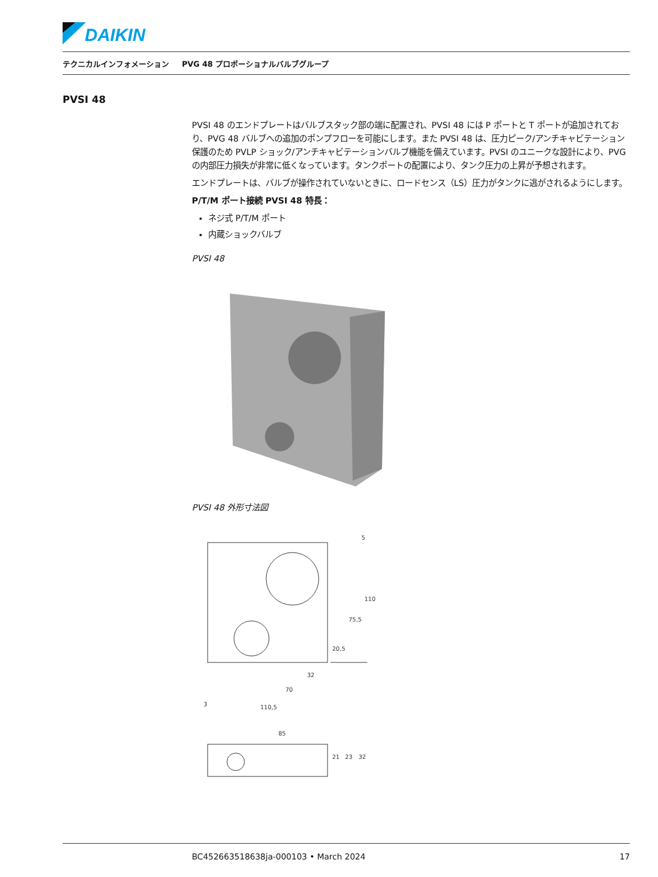DAIKIN
テクニカルインフォメーション PVG 48 プロポーショナルバルブグループ
PVSI 48
PVSI 48 のエンドプレートはバルブスタック部の端に配置され、PVSI 48 には P ポートと T ポートが追加されており、PVG 48 バルブへの追加のポンプフローを可能にします。また PVSI 48 は、圧力ピーク/アンチキャビテーション保護のため PVLP ショック/アンチキャビテーションバルブ機能を備えています。PVSI のユニークな設計により、PVG の内部圧力損失が非常に低くなっています。タンクポートの配置により、タンク圧力の上昇が予想されます。
エンドプレートは、バルブが操作されていないときに、ロードセンス（LS）圧力がタンクに逃がされるようにします。
P/T/M ポート接続 PVSI 48 特長：
ネジ式 P/T/M ポート
内蔵ショックバルブ
PVSI 48
PVSI 48 外形寸法図
110
75,5
20,5
32
70
3
110,5
5
85
21
23
32
BC452663518638ja-000103 • March 2024 17